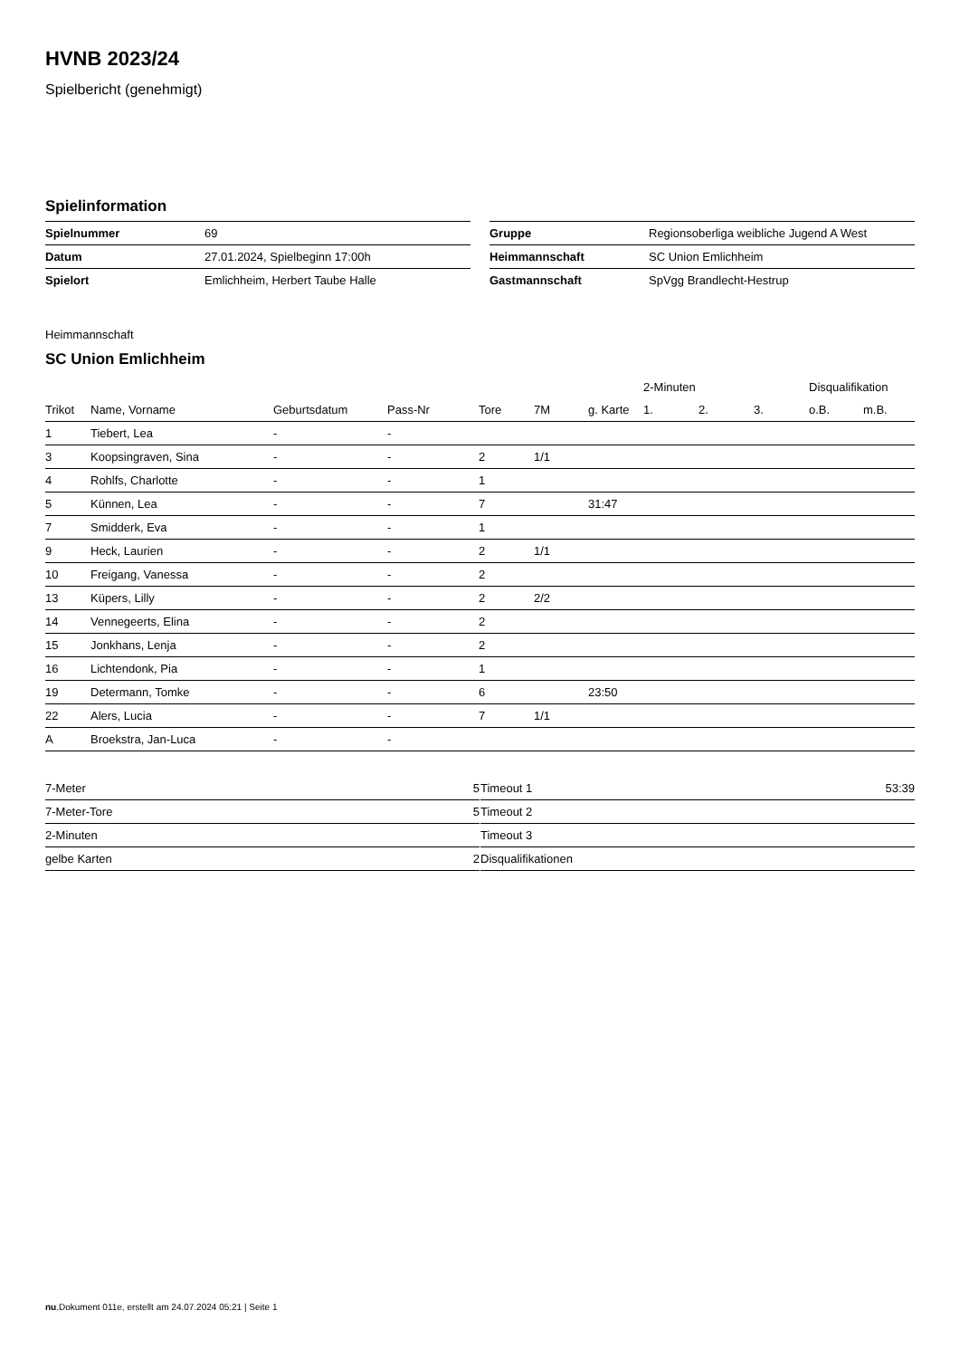HVNB 2023/24
Spielbericht (genehmigt)
Spielinformation
| Spielnummer | 69 |
| Datum | 27.01.2024, Spielbeginn 17:00h |
| Spielort | Emlichheim, Herbert Taube Halle |
| Gruppe | Regionsoberliga weibliche Jugend A West |
| Heimmannschaft | SC Union Emlichheim |
| Gastmannschaft | SpVgg Brandlecht-Hestrup |
Heimmannschaft
SC Union Emlichheim
| | | | | | | | 2-Minuten | | | Disqualifikation | |
| --- | --- | --- | --- | --- | --- | --- | --- | --- | --- | --- | --- |
| Trikot | Name, Vorname | Geburtsdatum | Pass-Nr | Tore | 7M | g. Karte | 1. | 2. | 3. | o.B. | m.B. |
| 1 | Tiebert, Lea | - | - | | | | | | | | |
| 3 | Koopsingraven, Sina | - | - | 2 | 1/1 | | | | | | |
| 4 | Rohlfs, Charlotte | - | - | 1 | | | | | | | |
| 5 | Künnen, Lea | - | - | 7 | | 31:47 | | | | | |
| 7 | Smidderk, Eva | - | - | 1 | | | | | | | |
| 9 | Heck, Laurien | - | - | 2 | 1/1 | | | | | | |
| 10 | Freigang, Vanessa | - | - | 2 | | | | | | | |
| 13 | Küpers, Lilly | - | - | 2 | 2/2 | | | | | | |
| 14 | Vennegeerts, Elina | - | - | 2 | | | | | | | |
| 15 | Jonkhans, Lenja | - | - | 2 | | | | | | | |
| 16 | Lichtendonk, Pia | - | - | 1 | | | | | | | |
| 19 | Determann, Tomke | - | - | 6 | | 23:50 | | | | | |
| 22 | Alers, Lucia | - | - | 7 | 1/1 | | | | | | |
| A | Broekstra, Jan-Luca | - | - | | | | | | | | |
| 7-Meter | 5 |
| 7-Meter-Tore | 5 |
| 2-Minuten | |
| gelbe Karten | 2 |
| Timeout 1 | 53:39 |
| Timeout 2 | |
| Timeout 3 | |
| Disqualifikationen | |
nu.Dokument 011e, erstellt am 24.07.2024 05:21 | Seite 1